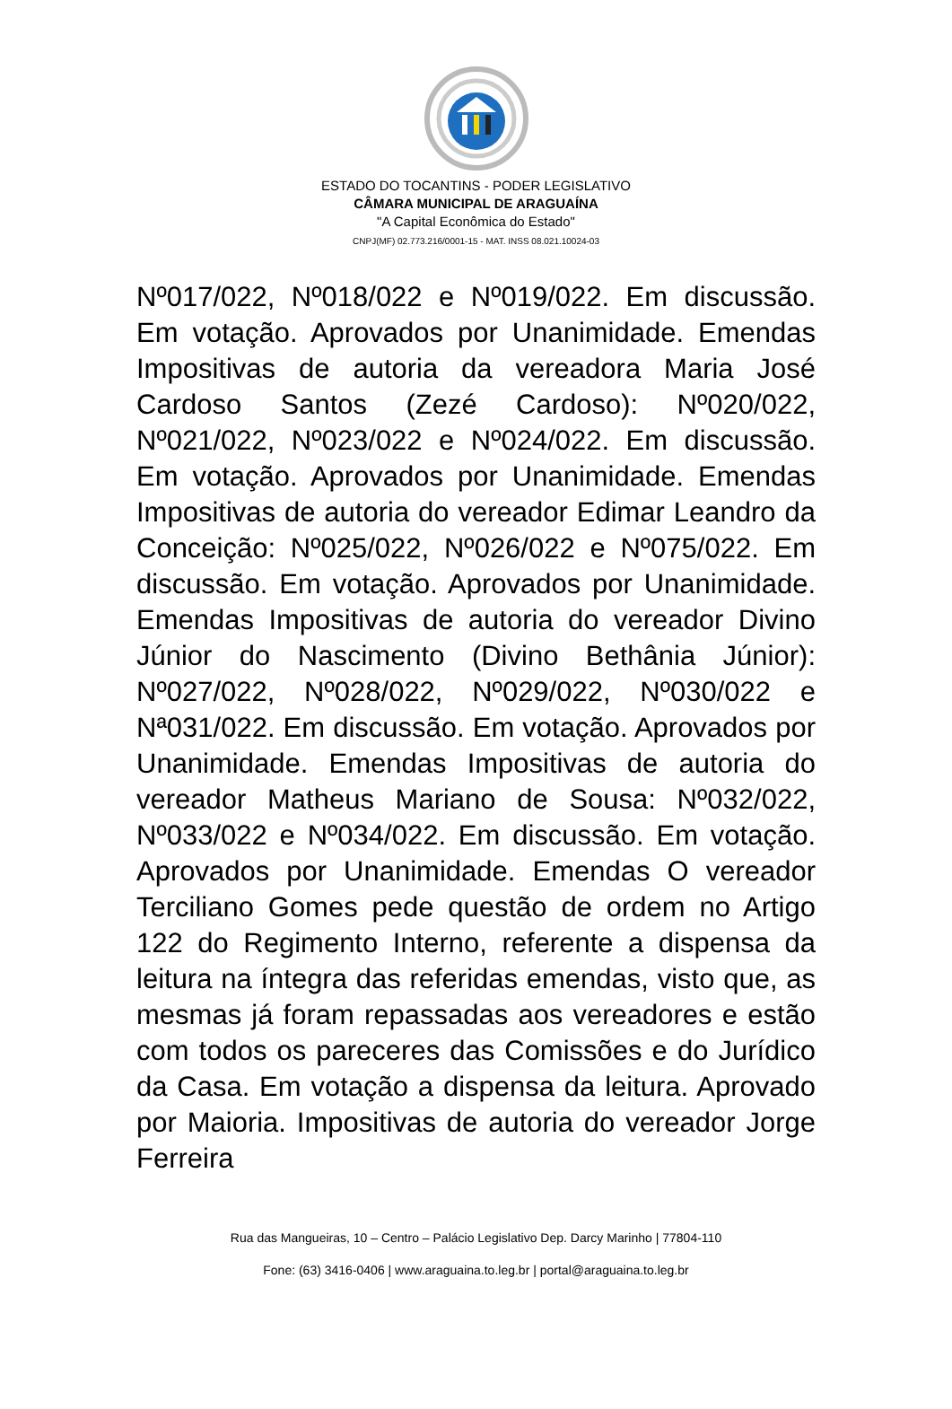ESTADO DO TOCANTINS - PODER LEGISLATIVO
CÂMARA MUNICIPAL DE ARAGUAÍNA
"A Capital Econômica do Estado"
CNPJ(MF) 02.773.216/0001-15 - MAT. INSS 08.021.10024-03
Nº017/022, Nº018/022 e Nº019/022. Em discussão. Em votação. Aprovados por Unanimidade. Emendas Impositivas de autoria da vereadora Maria José Cardoso Santos (Zezé Cardoso): Nº020/022, Nº021/022, Nº023/022 e Nº024/022. Em discussão. Em votação. Aprovados por Unanimidade. Emendas Impositivas de autoria do vereador Edimar Leandro da Conceição: Nº025/022, Nº026/022 e Nº075/022. Em discussão. Em votação. Aprovados por Unanimidade. Emendas Impositivas de autoria do vereador Divino Júnior do Nascimento (Divino Bethânia Júnior): Nº027/022, Nº028/022, Nº029/022, Nº030/022 e Nª031/022. Em discussão. Em votação. Aprovados por Unanimidade. Emendas Impositivas de autoria do vereador Matheus Mariano de Sousa: Nº032/022, Nº033/022 e Nº034/022. Em discussão. Em votação. Aprovados por Unanimidade. Emendas O vereador Terciliano Gomes pede questão de ordem no Artigo 122 do Regimento Interno, referente a dispensa da leitura na íntegra das referidas emendas, visto que, as mesmas já foram repassadas aos vereadores e estão com todos os pareceres das Comissões e do Jurídico da Casa. Em votação a dispensa da leitura. Aprovado por Maioria. Impositivas de autoria do vereador Jorge Ferreira
Rua das Mangueiras, 10 – Centro – Palácio Legislativo Dep. Darcy Marinho | 77804-110
Fone: (63) 3416-0406 | www.araguaina.to.leg.br | portal@araguaina.to.leg.br